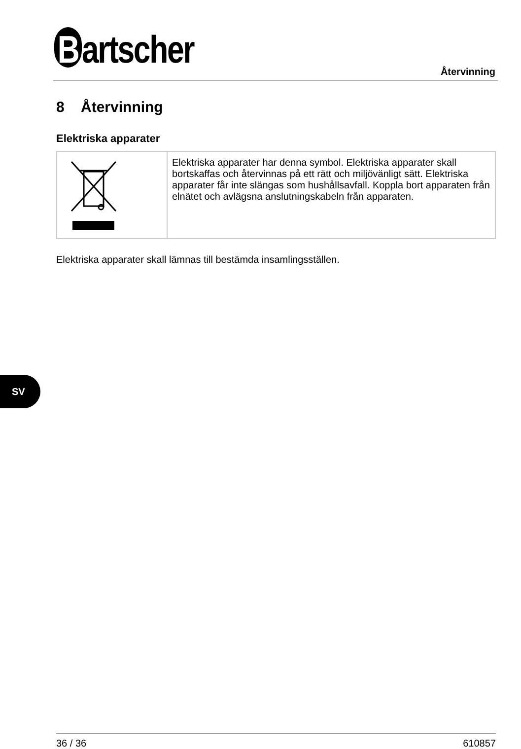Bartscher Återvinning
8 Återvinning
Elektriska apparater
| | Elektriska apparater har denna symbol. Elektriska apparater skall bortskaffas och återvinnas på ett rätt och miljövänligt sätt. Elektriska apparater får inte slängas som hushållsavfall. Koppla bort apparaten från elnätet och avlägsna anslutningskabeln från apparaten. |
Elektriska apparater skall lämnas till bestämda insamlingsställen.
SV
36 / 36 610857